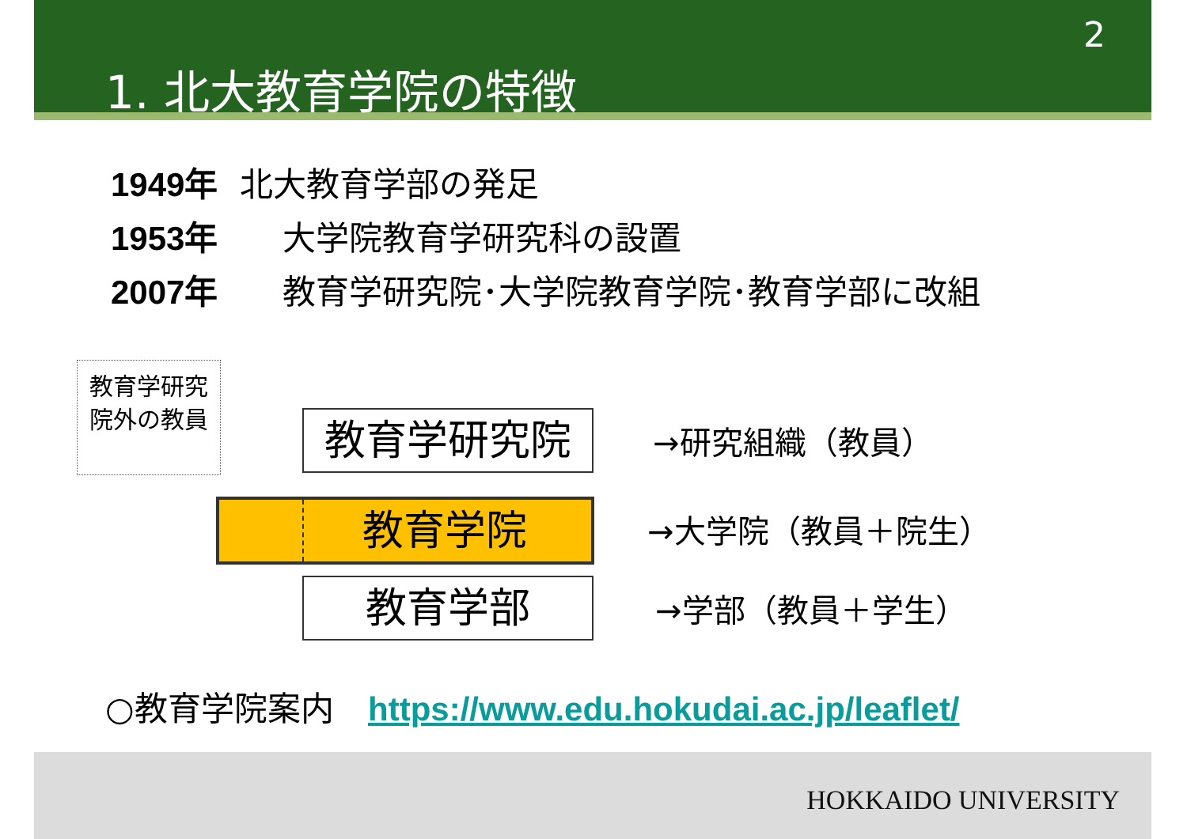2
1. 北大教育学院の特徴
1949年 北大教育学部の発足
1953年 大学院教育学研究科の設置
2007年 教育学研究院･大学院教育学院･教育学部に改組
教育学研究院外の教員
教育学研究院
教育学院
教育学部
→研究組織（教員）
→大学院（教員＋院生）
→学部（教員＋学生）
○教育学院案内 https://www.edu.hokudai.ac.jp/leaflet/
HOKKAIDO UNIVERSITY